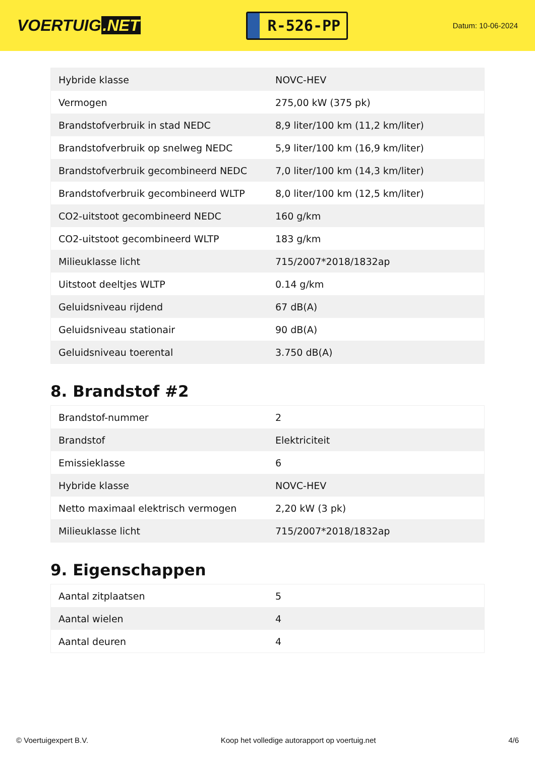VOERTUIG.NET
R-526-PP
Datum: 10-06-2024
| Hybride klasse | NOVC-HEV |
| Vermogen | 275,00 kW (375 pk) |
| Brandstofverbruik in stad NEDC | 8,9 liter/100 km (11,2 km/liter) |
| Brandstofverbruik op snelweg NEDC | 5,9 liter/100 km (16,9 km/liter) |
| Brandstofverbruik gecombineerd NEDC | 7,0 liter/100 km (14,3 km/liter) |
| Brandstofverbruik gecombineerd WLTP | 8,0 liter/100 km (12,5 km/liter) |
| CO2-uitstoot gecombineerd NEDC | 160 g/km |
| CO2-uitstoot gecombineerd WLTP | 183 g/km |
| Milieuklasse licht | 715/2007*2018/1832ap |
| Uitstoot deeltjes WLTP | 0.14 g/km |
| Geluidsniveau rijdend | 67 dB(A) |
| Geluidsniveau stationair | 90 dB(A) |
| Geluidsniveau toerental | 3.750 dB(A) |
8. Brandstof #2
| Brandstof-nummer | 2 |
| Brandstof | Elektriciteit |
| Emissieklasse | 6 |
| Hybride klasse | NOVC-HEV |
| Netto maximaal elektrisch vermogen | 2,20 kW (3 pk) |
| Milieuklasse licht | 715/2007*2018/1832ap |
9. Eigenschappen
| Aantal zitplaatsen | 5 |
| Aantal wielen | 4 |
| Aantal deuren | 4 |
© Voertuigexpert B.V. Koop het volledige autorapport op voertuig.net 4/6